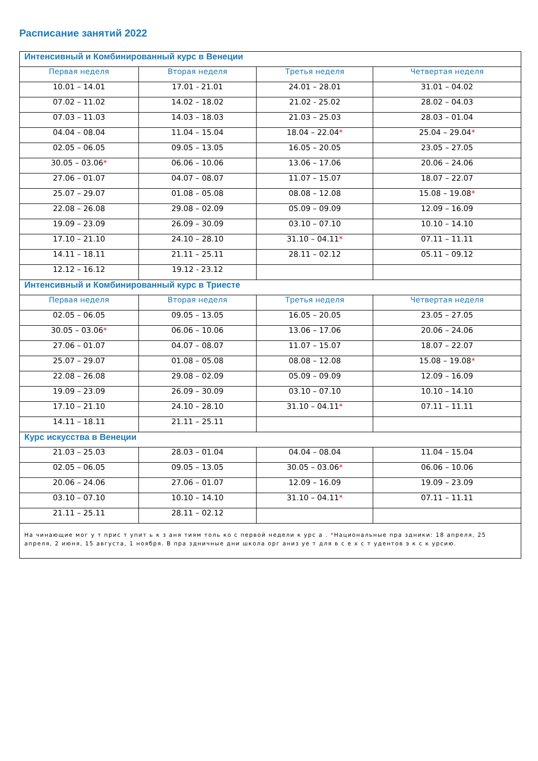Расписание занятий 2022
| Интенсивный и Комбинированный курс в Венеции | | | |
| Первая неделя | Вторая неделя | Третья неделя | Четвертая неделя |
| 10.01 – 14.01 | 17.01 - 21.01 | 24.01 – 28.01 | 31.01 – 04.02 |
| 07.02 – 11.02 | 14.02 – 18.02 | 21.02 - 25.02 | 28.02 – 04.03 |
| 07.03 – 11.03 | 14.03 – 18.03 | 21.03 – 25.03 | 28.03 – 01.04 |
| 04.04 – 08.04 | 11.04 – 15.04 | 18.04 – 22.04 * | 25.04 – 29.04 * |
| 02.05 – 06.05 | 09.05 – 13.05 | 16.05 – 20.05 | 23.05 – 27.05 |
| 30.05 – 03.06 * | 06.06 – 10.06 | 13.06 – 17.06 | 20.06 – 24.06 |
| 27.06 – 01.07 | 04.07 – 08.07 | 11.07 – 15.07 | 18.07 – 22.07 |
| 25.07 – 29.07 | 01.08 – 05.08 | 08.08 – 12.08 | 15.08 – 19.08 * |
| 22.08 – 26.08 | 29.08 – 02.09 | 05.09 – 09.09 | 12.09 – 16.09 |
| 19.09 – 23.09 | 26.09 – 30.09 | 03.10 – 07.10 | 10.10 – 14.10 |
| 17.10 – 21.10 | 24.10 – 28.10 | 31.10 – 04.11 * | 07.11 – 11.11 |
| 14.11 – 18.11 | 21.11 – 25.11 | 28.11 – 02.12 | 05.11 – 09.12 |
| 12.12 – 16.12 | 19.12 - 23.12 | | |
| Интенсивный и Комбинированный курс в Триесте | | | |
| Первая неделя | Вторая неделя | Третья неделя | Четвертая неделя |
| 02.05 – 06.05 | 09.05 – 13.05 | 16.05 – 20.05 | 23.05 – 27.05 |
| 30.05 – 03.06 * | 06.06 – 10.06 | 13.06 – 17.06 | 20.06 – 24.06 |
| 27.06 – 01.07 | 04.07 – 08.07 | 11.07 – 15.07 | 18.07 – 22.07 |
| 25.07 – 29.07 | 01.08 – 05.08 | 08.08 – 12.08 | 15.08 – 19.08 * |
| 22.08 – 26.08 | 29.08 – 02.09 | 05.09 – 09.09 | 12.09 – 16.09 |
| 19.09 – 23.09 | 26.09 – 30.09 | 03.10 – 07.10 | 10.10 – 14.10 |
| 17.10 – 21.10 | 24.10 – 28.10 | 31.10 – 04.11 * | 07.11 – 11.11 |
| 14.11 – 18.11 | 21.11 – 25.11 | | |
| Курс искусства в Венеции | | | |
| 21.03 – 25.03 | 28.03 – 01.04 | 04.04 – 08.04 | 11.04 – 15.04 |
| 02.05 – 06.05 | 09.05 – 13.05 | 30.05 – 03.06 * | 06.06 – 10.06 |
| 20.06 – 24.06 | 27.06 – 01.07 | 12.09 – 16.09 | 19.09 – 23.09 |
| 03.10 – 07.10 | 10.10 – 14.10 | 31.10 – 04.11 * | 07.11 – 11.11 |
| 21.11 – 25.11 | 28.11 – 02.12 | | |
| На чинающие мог у т прис т упит ь к з аня тиям толь ко с первой недели к урс а . * Национальные пра здники: 18 апреля, 25 апреля, 2 июня, 15 августа, 1 ноября. В пра здничные дни школа орг аниз уе т для в с е х с т удентов э к с к урсию. | | | |